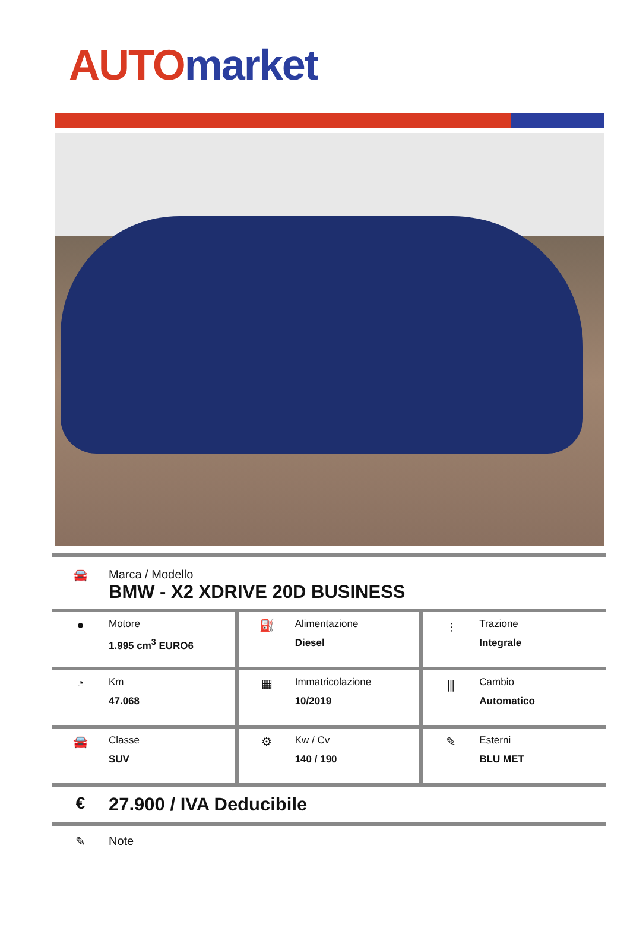AUTO market
| 🚘 Marca / Modello BMW - X2 XDRIVE 20D BUSINESS | | |
| ● Motore 1.995 cm<sup>3</sup> EURO6 | ⛽ Alimentazione Diesel | ⫶ Trazione Integrale |
| ◔ Km 47.068 | ▦ Immatricolazione 10/2019 | ⫼ Cambio Automatico |
| 🚘 Classe SUV | ⚙ Kw / Cv 140 / 190 | ✎ Esterni BLU MET |
| € 27.900 / IVA Deducibile | | |
| ✎ Note | | |